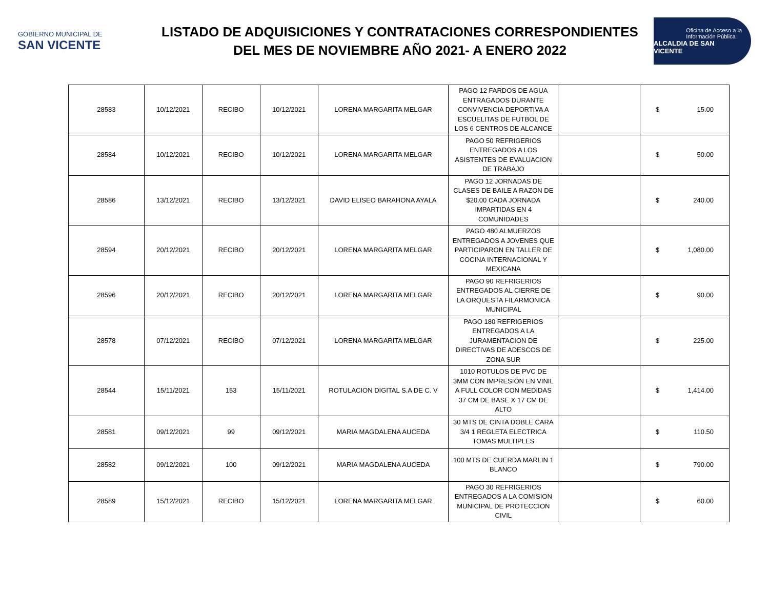GOBIERNO MUNICIPAL DE
SAN VICENTE
LISTADO DE ADQUISICIONES Y CONTRATACIONES CORRESPONDIENTES
DEL MES DE NOVIEMBRE AÑO 2021- A ENERO 2022
Oficina de Acceso a la
Información Pública
ALCALDIA DE SAN VICENTE
| 28583 | 10/12/2021 | RECIBO | 10/12/2021 | LORENA MARGARITA MELGAR | PAGO 12 FARDOS DE AGUA ENTRAGADOS DURANTE CONVIVENCIA DEPORTIVA A ESCUELITAS DE FUTBOL DE LOS 6 CENTROS DE ALCANCE | | $ | 15.00 |
| 28584 | 10/12/2021 | RECIBO | 10/12/2021 | LORENA MARGARITA MELGAR | PAGO 50 REFRIGERIOS ENTREGADOS A LOS ASISTENTES DE EVALUACION DE TRABAJO | | $ | 50.00 |
| 28586 | 13/12/2021 | RECIBO | 13/12/2021 | DAVID ELISEO BARAHONA AYALA | PAGO 12 JORNADAS DE CLASES DE BAILE A RAZON DE $20.00 CADA JORNADA IMPARTIDAS EN 4 COMUNIDADES | | $ | 240.00 |
| 28594 | 20/12/2021 | RECIBO | 20/12/2021 | LORENA MARGARITA MELGAR | PAGO 480 ALMUERZOS ENTREGADOS A JOVENES QUE PARTICIPARON EN TALLER DE COCINA INTERNACIONAL Y MEXICANA | | $ | 1,080.00 |
| 28596 | 20/12/2021 | RECIBO | 20/12/2021 | LORENA MARGARITA MELGAR | PAGO 90 REFRIGERIOS ENTREGADOS AL CIERRE DE LA ORQUESTA FILARMONICA MUNICIPAL | | $ | 90.00 |
| 28578 | 07/12/2021 | RECIBO | 07/12/2021 | LORENA MARGARITA MELGAR | PAGO 180 REFRIGERIOS ENTREGADOS A LA JURAMENTACION DE DIRECTIVAS DE ADESCOS DE ZONA SUR | | $ | 225.00 |
| 28544 | 15/11/2021 | 153 | 15/11/2021 | ROTULACION DIGITAL S.A DE C. V | 1010 ROTULOS DE PVC DE 3MM CON IMPRESIÓN EN VINIL A FULL COLOR CON MEDIDAS 37 CM DE BASE X 17 CM DE ALTO | | $ | 1,414.00 |
| 28581 | 09/12/2021 | 99 | 09/12/2021 | MARIA MAGDALENA AUCEDA | 30 MTS DE CINTA DOBLE CARA 3/4 1 REGLETA ELECTRICA TOMAS MULTIPLES | | $ | 110.50 |
| 28582 | 09/12/2021 | 100 | 09/12/2021 | MARIA MAGDALENA AUCEDA | 100 MTS DE CUERDA MARLIN 1 BLANCO | | $ | 790.00 |
| 28589 | 15/12/2021 | RECIBO | 15/12/2021 | LORENA MARGARITA MELGAR | PAGO 30 REFRIGERIOS ENTREGADOS A LA COMISION MUNICIPAL DE PROTECCION CIVIL | | $ | 60.00 |